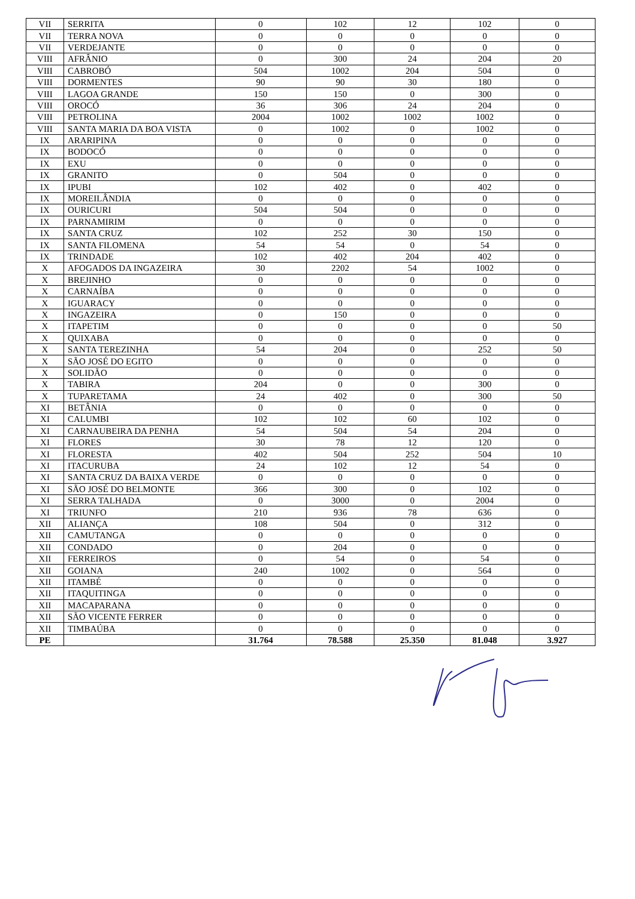| VII | SERRITA | 0 | 102 | 12 | 102 | 0 |
| VII | TERRA NOVA | 0 | 0 | 0 | 0 | 0 |
| VII | VERDEJANTE | 0 | 0 | 0 | 0 | 0 |
| VIII | AFRÂNIO | 0 | 300 | 24 | 204 | 20 |
| VIII | CABROBÓ | 504 | 1002 | 204 | 504 | 0 |
| VIII | DORMENTES | 90 | 90 | 30 | 180 | 0 |
| VIII | LAGOA GRANDE | 150 | 150 | 0 | 300 | 0 |
| VIII | OROCÓ | 36 | 306 | 24 | 204 | 0 |
| VIII | PETROLINA | 2004 | 1002 | 1002 | 1002 | 0 |
| VIII | SANTA MARIA DA BOA VISTA | 0 | 1002 | 0 | 1002 | 0 |
| IX | ARARIPINA | 0 | 0 | 0 | 0 | 0 |
| IX | BODOCÓ | 0 | 0 | 0 | 0 | 0 |
| IX | EXU | 0 | 0 | 0 | 0 | 0 |
| IX | GRANITO | 0 | 504 | 0 | 0 | 0 |
| IX | IPUBI | 102 | 402 | 0 | 402 | 0 |
| IX | MOREILÂNDIA | 0 | 0 | 0 | 0 | 0 |
| IX | OURICURI | 504 | 504 | 0 | 0 | 0 |
| IX | PARNAMIRIM | 0 | 0 | 0 | 0 | 0 |
| IX | SANTA CRUZ | 102 | 252 | 30 | 150 | 0 |
| IX | SANTA FILOMENA | 54 | 54 | 0 | 54 | 0 |
| IX | TRINDADE | 102 | 402 | 204 | 402 | 0 |
| X | AFOGADOS DA INGAZEIRA | 30 | 2202 | 54 | 1002 | 0 |
| X | BREJINHO | 0 | 0 | 0 | 0 | 0 |
| X | CARNAÍBA | 0 | 0 | 0 | 0 | 0 |
| X | IGUARACY | 0 | 0 | 0 | 0 | 0 |
| X | INGAZEIRA | 0 | 150 | 0 | 0 | 0 |
| X | ITAPETIM | 0 | 0 | 0 | 0 | 50 |
| X | QUIXABA | 0 | 0 | 0 | 0 | 0 |
| X | SANTA TEREZINHA | 54 | 204 | 0 | 252 | 50 |
| X | SÃO JOSÉ DO EGITO | 0 | 0 | 0 | 0 | 0 |
| X | SOLIDÃO | 0 | 0 | 0 | 0 | 0 |
| X | TABIRA | 204 | 0 | 0 | 300 | 0 |
| X | TUPARETAMA | 24 | 402 | 0 | 300 | 50 |
| XI | BETÂNIA | 0 | 0 | 0 | 0 | 0 |
| XI | CALUMBI | 102 | 102 | 60 | 102 | 0 |
| XI | CARNAUBEIRA DA PENHA | 54 | 504 | 54 | 204 | 0 |
| XI | FLORES | 30 | 78 | 12 | 120 | 0 |
| XI | FLORESTA | 402 | 504 | 252 | 504 | 10 |
| XI | ITACURUBA | 24 | 102 | 12 | 54 | 0 |
| XI | SANTA CRUZ DA BAIXA VERDE | 0 | 0 | 0 | 0 | 0 |
| XI | SÃO JOSÉ DO BELMONTE | 366 | 300 | 0 | 102 | 0 |
| XI | SERRA TALHADA | 0 | 3000 | 0 | 2004 | 0 |
| XI | TRIUNFO | 210 | 936 | 78 | 636 | 0 |
| XII | ALIANÇA | 108 | 504 | 0 | 312 | 0 |
| XII | CAMUTANGA | 0 | 0 | 0 | 0 | 0 |
| XII | CONDADO | 0 | 204 | 0 | 0 | 0 |
| XII | FERREIROS | 0 | 54 | 0 | 54 | 0 |
| XII | GOIANA | 240 | 1002 | 0 | 564 | 0 |
| XII | ITAMBÉ | 0 | 0 | 0 | 0 | 0 |
| XII | ITAQUITINGA | 0 | 0 | 0 | 0 | 0 |
| XII | MACAPARANA | 0 | 0 | 0 | 0 | 0 |
| XII | SÃO VICENTE FERRER | 0 | 0 | 0 | 0 | 0 |
| XII | TIMBAÚBA | 0 | 0 | 0 | 0 | 0 |
| PE | | 31.764 | 78.588 | 25.350 | 81.048 | 3.927 |